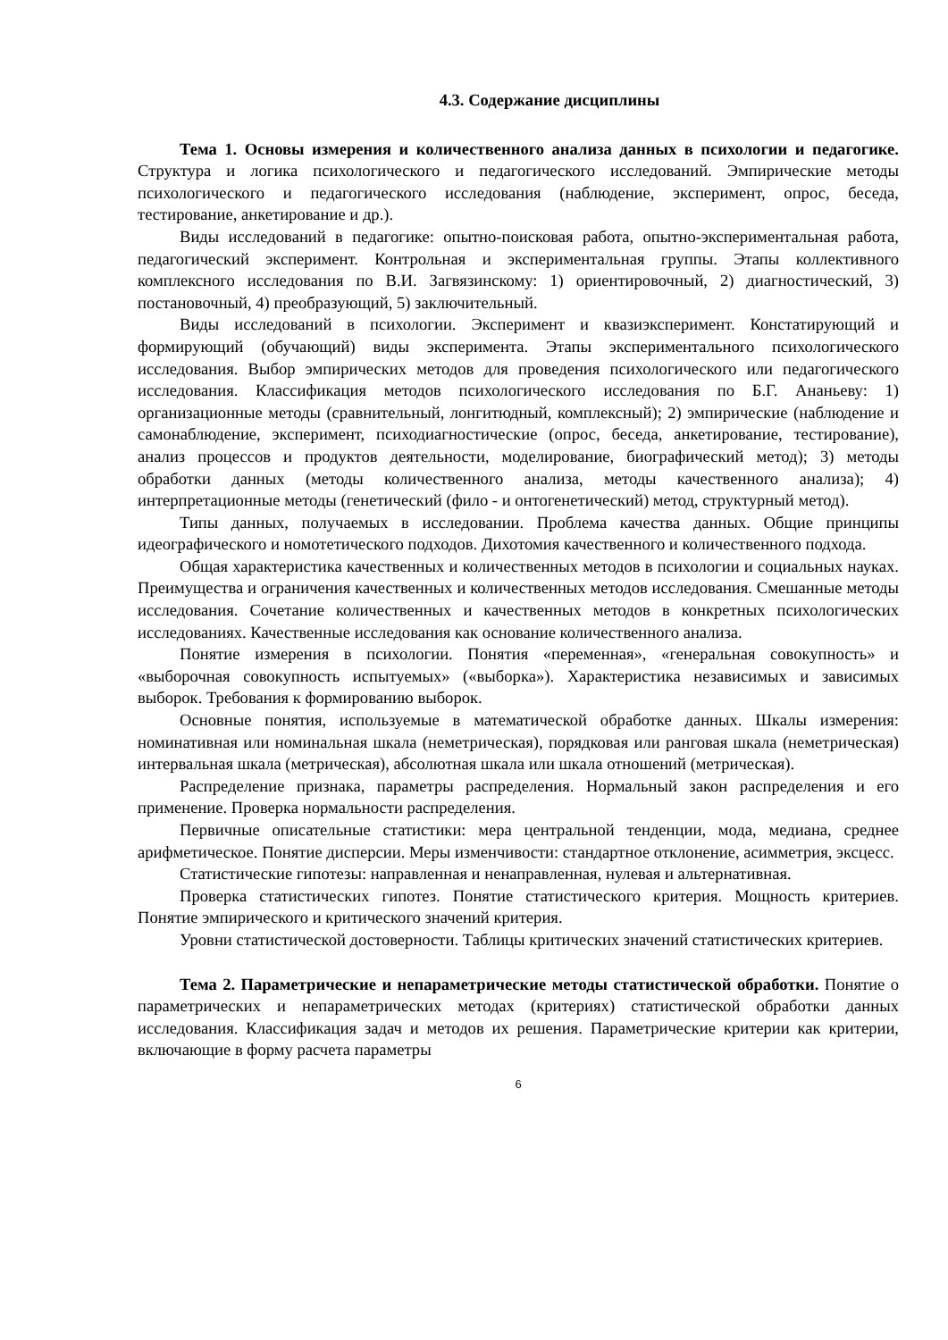4.3. Содержание дисциплины
Тема 1. Основы измерения и количественного анализа данных в психологии и педагогике. Структура и логика психологического и педагогического исследований. Эмпирические методы психологического и педагогического исследования (наблюдение, эксперимент, опрос, беседа, тестирование, анкетирование и др.).
Виды исследований в педагогике: опытно-поисковая работа, опытно-экспериментальная работа, педагогический эксперимент. Контрольная и экспериментальная группы. Этапы коллективного комплексного исследования по В.И. Загвязинскому: 1) ориентировочный, 2) диагностический, 3) постановочный, 4) преобразующий, 5) заключительный.
Виды исследований в психологии. Эксперимент и квазиэксперимент. Констатирующий и формирующий (обучающий) виды эксперимента. Этапы экспериментального психологического исследования. Выбор эмпирических методов для проведения психологического или педагогического исследования. Классификация методов психологического исследования по Б.Г. Ананьеву: 1) организационные методы (сравнительный, лонгитюдный, комплексный); 2) эмпирические (наблюдение и самонаблюдение, эксперимент, психодиагностические (опрос, беседа, анкетирование, тестирование), анализ процессов и продуктов деятельности, моделирование, биографический метод); 3) методы обработки данных (методы количественного анализа, методы качественного анализа); 4) интерпретационные методы (генетический (фило - и онтогенетический) метод, структурный метод).
Типы данных, получаемых в исследовании. Проблема качества данных. Общие принципы идеографического и номотетического подходов. Дихотомия качественного и количественного подхода.
Общая характеристика качественных и количественных методов в психологии и социальных науках. Преимущества и ограничения качественных и количественных методов исследования. Смешанные методы исследования. Сочетание количественных и качественных методов в конкретных психологических исследованиях. Качественные исследования как основание количественного анализа.
Понятие измерения в психологии. Понятия «переменная», «генеральная совокупность» и «выборочная совокупность испытуемых» («выборка»). Характеристика независимых и зависимых выборок. Требования к формированию выборок.
Основные понятия, используемые в математической обработке данных. Шкалы измерения: номинативная или номинальная шкала (неметрическая), порядковая или ранговая шкала (неметрическая) интервальная шкала (метрическая), абсолютная шкала или шкала отношений (метрическая).
Распределение признака, параметры распределения. Нормальный закон распределения и его применение. Проверка нормальности распределения.
Первичные описательные статистики: мера центральной тенденции, мода, медиана, среднее арифметическое. Понятие дисперсии. Меры изменчивости: стандартное отклонение, асимметрия, эксцесс.
Статистические гипотезы: направленная и ненаправленная, нулевая и альтернативная.
Проверка статистических гипотез. Понятие статистического критерия. Мощность критериев. Понятие эмпирического и критического значений критерия.
Уровни статистической достоверности. Таблицы критических значений статистических критериев.
Тема 2. Параметрические и непараметрические методы статистической обработки. Понятие о параметрических и непараметрических методах (критериях) статистической обработки данных исследования. Классификация задач и методов их решения. Параметрические критерии как критерии, включающие в форму расчета параметры
6